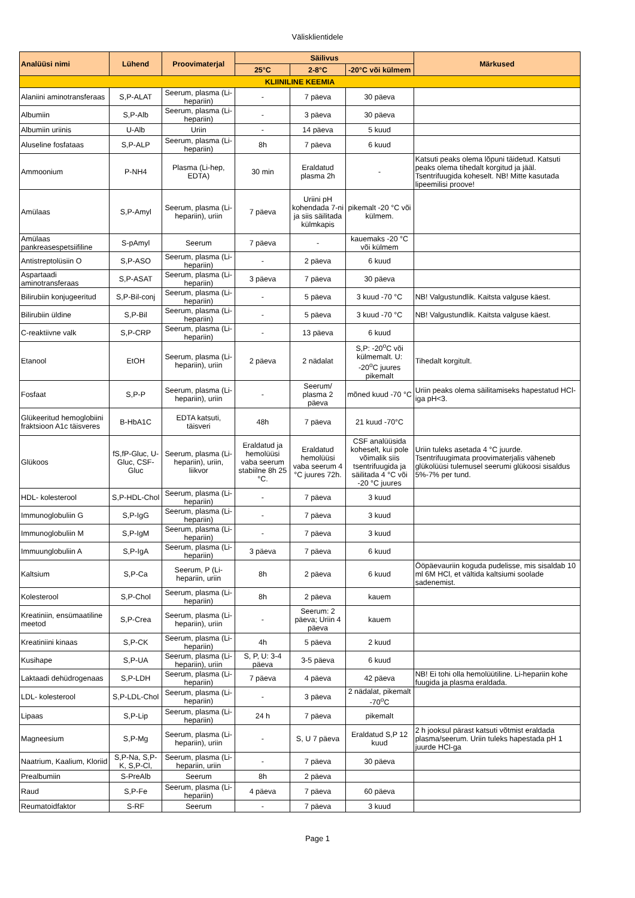Välisklientidele
| Analüüsi nimi | Lühend | Proovimaterjal | Säilivus | | | Märkused |
| --- | --- | --- | --- | --- | --- | --- |
| | | | 25°C | 2-8°C | -20°C või külmem | |
| KLIINILINE KEEMIA | | | | | | |
| Alaniini aminotransferaas | S,P-ALAT | Seerum, plasma (Li-hepariin) | - | 7 päeva | 30 päeva | |
| Albumiin | S,P-Alb | Seerum, plasma (Li-hepariin) | - | 3 päeva | 30 päeva | |
| Albumiin uriinis | U-Alb | Uriin | - | 14 päeva | 5 kuud | |
| Aluseline fosfataas | S,P-ALP | Seerum, plasma (Li-hepariin) | 8h | 7 päeva | 6 kuud | |
| Ammoonium | P-NH4 | Plasma (Li-hep, EDTA) | 30 min | Eraldatud plasma 2h | - | Katsuti peaks olema lõpuni täidetud. Katsuti peaks olema tihedalt korgitud ja jääl. Tsentrifuugida koheselt. NB! Mitte kasutada lipeemilisi proove! |
| Amülaas | S,P-Amyl | Seerum, plasma (Li-hepariin), uriin | 7 päeva | Uriini pH kohendada 7-ni ja siis säilitada külmkapis | pikemalt -20 °C või külmem. | |
| Amülaas pankreasespetsiifiline | S-pAmyl | Seerum | 7 päeva | - | kauemaks -20 °C või külmem | |
| Antistreptolüsiin O | S,P-ASO | Seerum, plasma (Li-hepariin) | - | 2 päeva | 6 kuud | |
| Aspartaadi aminotransferaas | S,P-ASAT | Seerum, plasma (Li-hepariin) | 3 päeva | 7 päeva | 30 päeva | |
| Bilirubiin konjugeeritud | S,P-Bil-conj | Seerum, plasma (Li-hepariin) | - | 5 päeva | 3 kuud -70 °C | NB! Valgustundlik. Kaitsta valguse käest. |
| Bilirubiin üldine | S,P-Bil | Seerum, plasma (Li-hepariin) | - | 5 päeva | 3 kuud -70 °C | NB! Valgustundlik. Kaitsta valguse käest. |
| C-reaktiivne valk | S,P-CRP | Seerum, plasma (Li-hepariin) | - | 13 päeva | 6 kuud | |
| Etanool | EtOH | Seerum, plasma (Li-hepariin), uriin | 2 päeva | 2 nädalat | S,P: -20<sup>o</sup>C või külmemalt. U: -20<sup>o</sup>C juures pikemalt | Tihedalt korgitult. |
| Fosfaat | S,P-P | Seerum, plasma (Li-hepariin), uriin | - | Seerum/ plasma 2 päeva | mõned kuud -70 °C | Uriin peaks olema säilitamiseks hapestatud HCl-iga pH<3. |
| Glükeeritud hemoglobiini fraktsioon A1c täisveres | B-HbA1C | EDTA katsuti, täisveri | 48h | 7 päeva | 21 kuud -70°C | |
| Glükoos | fS,fP-Gluc, U-Gluc, CSF-Gluc | Seerum, plasma (Li-hepariin), uriin, liikvor | Eraldatud ja hemolüüsi vaba seerum stabiilne 8h 25 °C. | Eraldatud hemolüüsi vaba seerum 4 °C juures 72h. | CSF analüüsida koheselt, kui pole võimalik siis tsentrifuugida ja säilitada 4 °C või -20 °C juures | Uriin tuleks asetada 4 °C juurde. Tsentrifuugimata proovimaterjalis väheneb glükolüüsi tulemusel seerumi glükoosi sisaldus 5%-7% per tund. |
| HDL- kolesterool | S,P-HDL-Chol | Seerum, plasma (Li-hepariin) | - | 7 päeva | 3 kuud | |
| Immunoglobuliin G | S,P-IgG | Seerum, plasma (Li-hepariin) | - | 7 päeva | 3 kuud | |
| Immunoglobuliin M | S,P-IgM | Seerum, plasma (Li-hepariin) | - | 7 päeva | 3 kuud | |
| Immuunglobuliin A | S,P-IgA | Seerum, plasma (Li-hepariin) | 3 päeva | 7 päeva | 6 kuud | |
| Kaltsium | S,P-Ca | Seerum, P (Li-hepariin, uriin | 8h | 2 päeva | 6 kuud | Ööpäevauriin koguda pudelisse, mis sisaldab 10 ml 6M HCl, et vältida kaltsiumi soolade sadenemist. |
| Kolesterool | S,P-Chol | Seerum, plasma (Li-hepariin) | 8h | 2 päeva | kauem | |
| Kreatiniin, ensümaatiline meetod | S,P-Crea | Seerum, plasma (Li-hepariin), uriin | - | Seerum: 2 päeva; Uriin 4 päeva | kauem | |
| Kreatiniini kinaas | S,P-CK | Seerum, plasma (Li-hepariin) | 4h | 5 päeva | 2 kuud | |
| Kusihape | S,P-UA | Seerum, plasma (Li-hepariin), uriin | S, P, U: 3-4 päeva | 3-5 päeva | 6 kuud | |
| Laktaadi dehüdrogenaas | S,P-LDH | Seerum, plasma (Li-hepariin) | 7 päeva | 4 päeva | 42 päeva | NB! Ei tohi olla hemolüütiline. Li-hepariin kohe fuugida ja plasma eraldada. |
| LDL- kolesterool | S,P-LDL-Chol | Seerum, plasma (Li-hepariin) | - | 3 päeva | 2 nädalat, pikemalt -70<sup>o</sup>C | |
| Lipaas | S,P-Lip | Seerum, plasma (Li-hepariin) | 24 h | 7 päeva | pikemalt | |
| Magneesium | S,P-Mg | Seerum, plasma (Li-hepariin), uriin | - | S, U 7 päeva | Eraldatud S,P 12 kuud | 2 h jooksul pärast katsuti võtmist eraldada plasma/seerum. Uriin tuleks hapestada pH 1 juurde HCl-ga |
| Naatrium, Kaalium, Kloriid | S,P-Na, S,P-K, S,P-Cl, | Seerum, plasma (Li-hepariin, uriin | - | 7 päeva | 30 päeva | |
| Prealbumiin | S-PreAlb | Seerum | 8h | 2 päeva | | |
| Raud | S,P-Fe | Seerum, plasma (Li-hepariin) | 4 päeva | 7 päeva | 60 päeva | |
| Reumatoidfaktor | S-RF | Seerum | - | 7 päeva | 3 kuud | |
Page 1